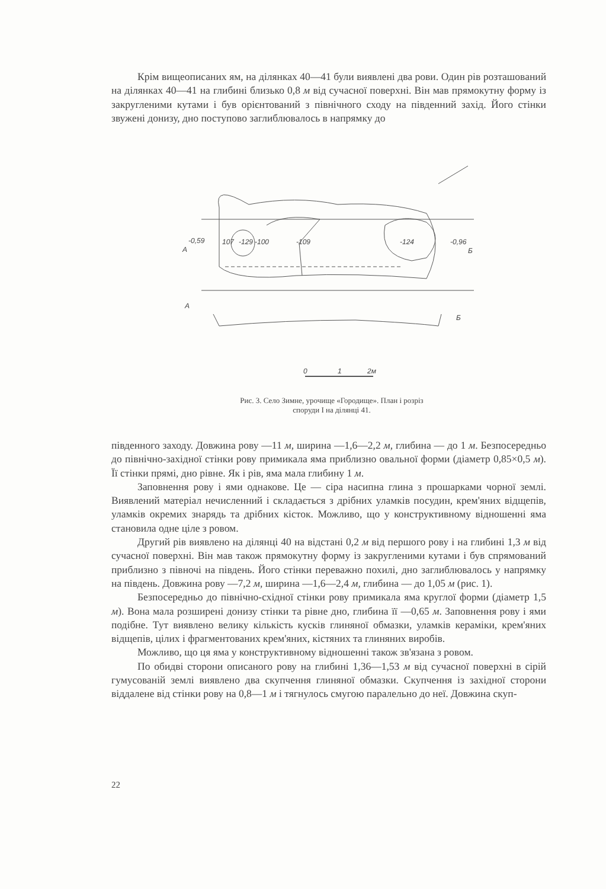Крім вищеописаних ям, на ділянках 40—41 були виявлені два рови. Один рів розташований на ділянках 40—41 на глибині близько 0,8 м від сучасної поверхні. Він мав прямокутну форму із закругленими кутами і був орієнтований з північного сходу на південний захід. Його стінки звужені донизу, дно поступово заглиблювалось в напрямку до
A
-0,59
107
-129
-100
-109
-124
-0,96
Б
A
Б
0
1
2м
Рис. 3. Село Зимне, урочище «Городище». План і розріз
споруди І на ділянці 41.
південного заходу. Довжина рову —11 м, ширина —1,6—2,2 м, глибина — до 1 м. Безпосередньо до північно-західної стінки рову примикала яма приблизно овальної форми (діаметр 0,85×0,5 м). Її стінки прямі, дно рівне. Як і рів, яма мала глибину 1 м.
Заповнення рову і ями однакове. Це — сіра насипна глина з прошарками чорної землі. Виявлений матеріал нечисленний і складається з дрібних уламків посудин, крем'яних відщепів, уламків окремих знарядь та дрібних кісток. Можливо, що у конструктивному відношенні яма становила одне ціле з ровом.
Другий рів виявлено на ділянці 40 на відстані 0,2 м від першого рову і на глибині 1,3 м від сучасної поверхні. Він мав також прямокутну форму із закругленими кутами і був спрямований приблизно з півночі на південь. Його стінки переважно похилі, дно заглиблювалось у напрямку на південь. Довжина рову —7,2 м, ширина —1,6—2,4 м, глибина — до 1,05 м (рис. 1).
Безпосередньо до північно-східної стінки рову примикала яма круглої форми (діаметр 1,5 м). Вона мала розширені донизу стінки та рівне дно, глибина її —0,65 м. Заповнення рову і ями подібне. Тут виявлено велику кількість кусків глиняної обмазки, уламків кераміки, крем'яних відщепів, цілих і фрагментованих крем'яних, кістяних та глиняних виробів.
Можливо, що ця яма у конструктивному відношенні також зв'язана з ровом.
По обидві сторони описаного рову на глибині 1,36—1,53 м від сучасної поверхні в сірій гумусованій землі виявлено два скупчення глиняної обмазки. Скупчення із західної сторони віддалене від стінки рову на 0,8—1 м і тягнулось смугою паралельно до неї. Довжина скуп-
22